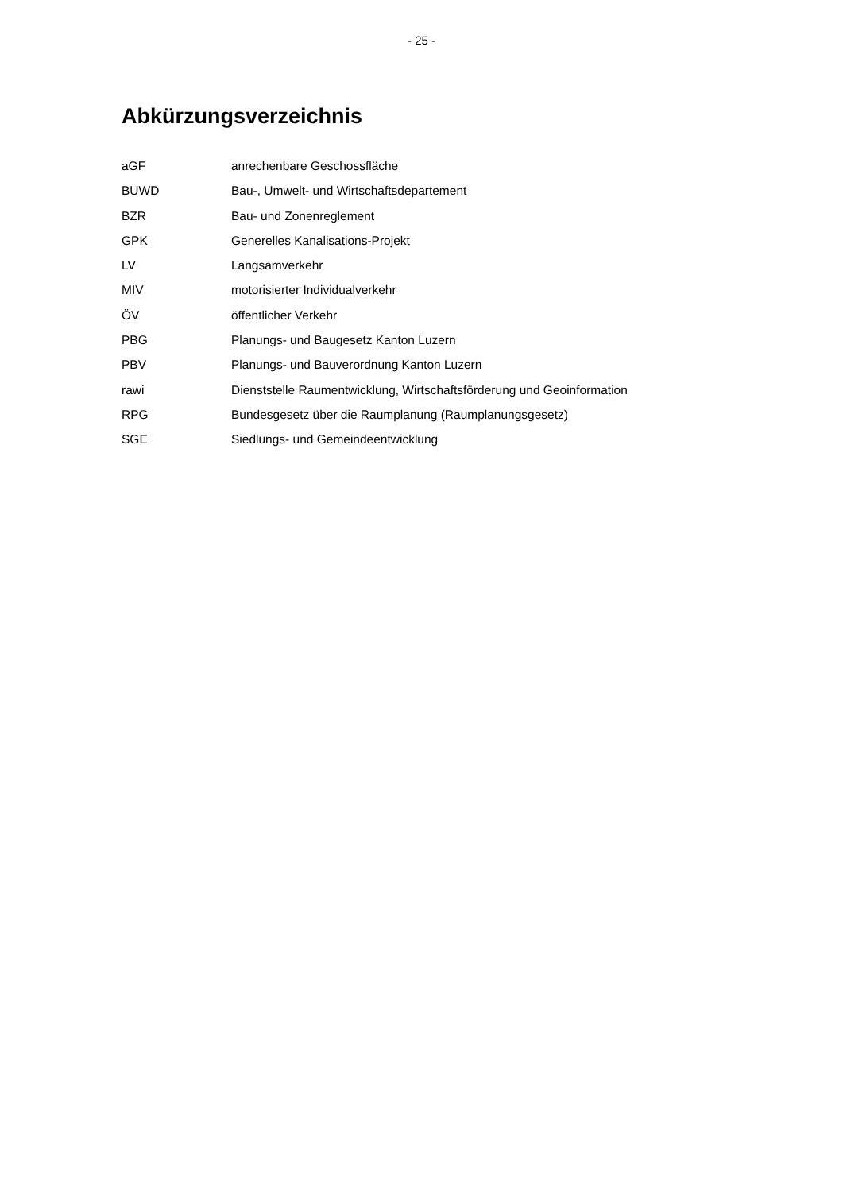- 25 -
Abkürzungsverzeichnis
aGF anrechenbare Geschossfläche
BUWD Bau-, Umwelt- und Wirtschaftsdepartement
BZR Bau- und Zonenreglement
GPK Generelles Kanalisations-Projekt
LV Langsamverkehr
MIV motorisierter Individualverkehr
ÖV öffentlicher Verkehr
PBG Planungs- und Baugesetz Kanton Luzern
PBV Planungs- und Bauverordnung Kanton Luzern
rawi Dienststelle Raumentwicklung, Wirtschaftsförderung und Geoinformation
RPG Bundesgesetz über die Raumplanung (Raumplanungsgesetz)
SGE Siedlungs- und Gemeindeentwicklung